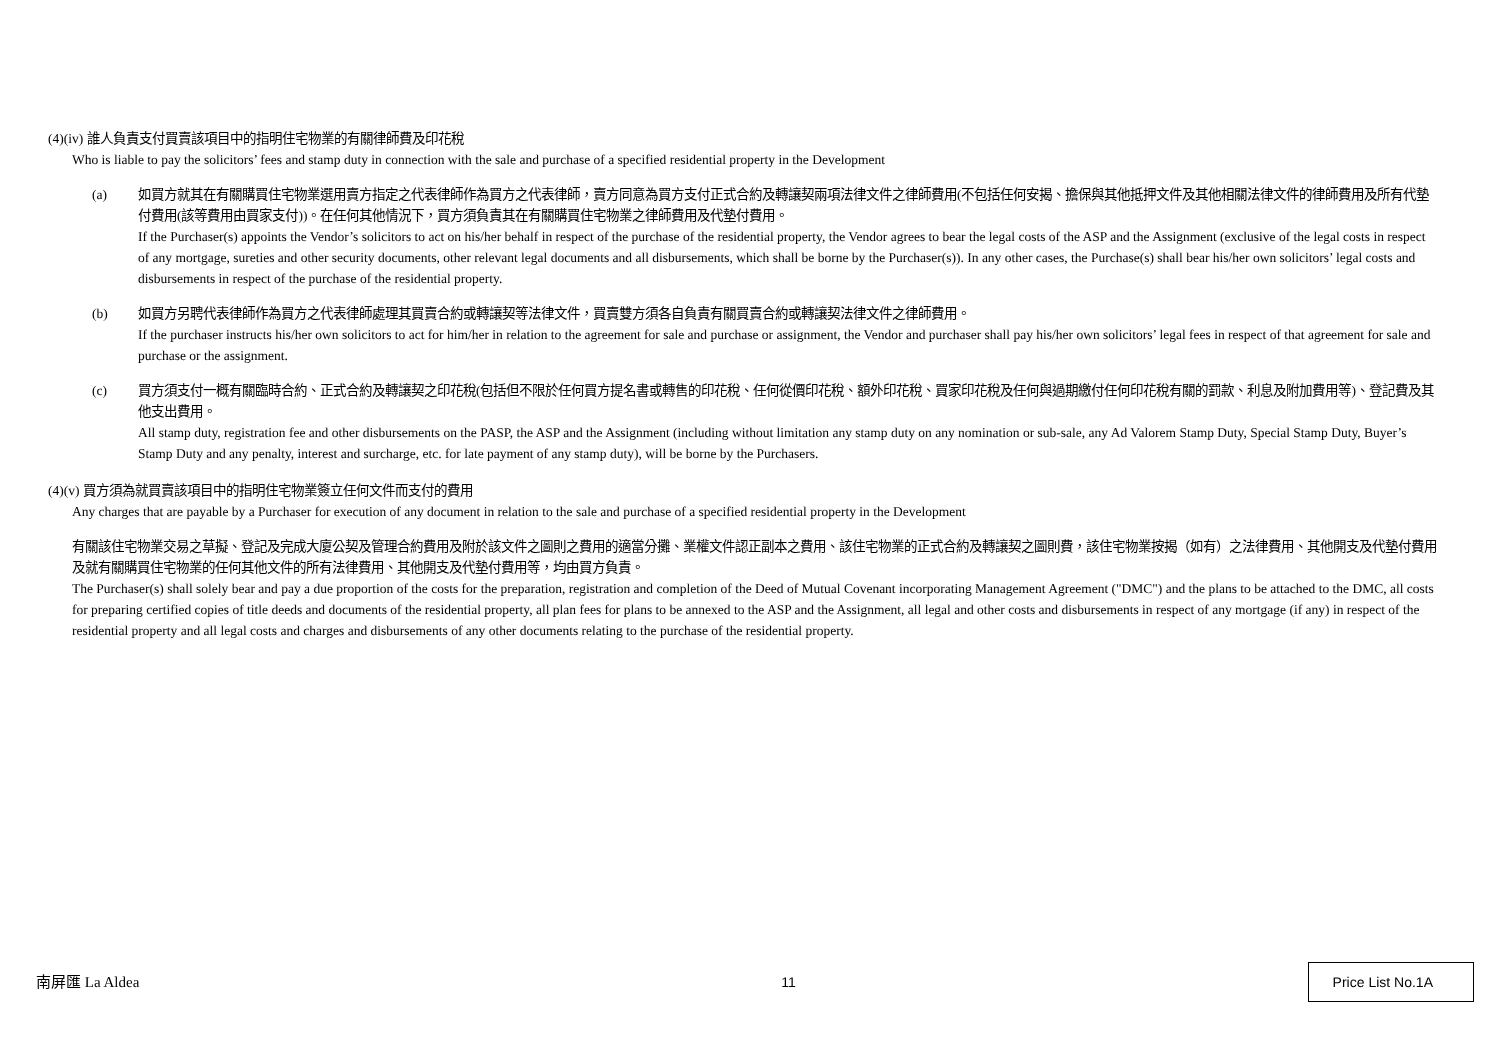(4)(iv) 誰人負責支付買賣該項目中的指明住宅物業的有關律師費及印花稅
Who is liable to pay the solicitors’ fees and stamp duty in connection with the sale and purchase of a specified residential property in the Development
(a) 如買方就其在有關購買住宅物業選用賣方指定之代表律師作為買方之代表律師，賣方同意為買方支付正式合約及轉讓契兩項法律文件之律師費用(不包括任何安揭、擔保與其他抵押文件及其他相關法律文件的律師費用及所有代墊付費用(該等費用由買家支付))。在任何其他情況下，買方須負責其在有關購買住宅物業之律師費用及代墊付費用。
If the Purchaser(s) appoints the Vendor’s solicitors to act on his/her behalf in respect of the purchase of the residential property, the Vendor agrees to bear the legal costs of the ASP and the Assignment (exclusive of the legal costs in respect of any mortgage, sureties and other security documents, other relevant legal documents and all disbursements, which shall be borne by the Purchaser(s)). In any other cases, the Purchase(s) shall bear his/her own solicitors’ legal costs and disbursements in respect of the purchase of the residential property.
(b) 如買方另聘代表律師作為買方之代表律師處理其買賣合約或轉讓契等法律文件，買賣雙方須各自負責有關買賣合約或轉讓契法律文件之律師費用。
If the purchaser instructs his/her own solicitors to act for him/her in relation to the agreement for sale and purchase or assignment, the Vendor and purchaser shall pay his/her own solicitors’ legal fees in respect of that agreement for sale and purchase or the assignment.
(c) 買方須支付一概有關臨時合約、正式合約及轉讓契之印花稅(包括但不限於任何買方提名書或轉售的印花稅、任何從價印花稅、額外印花稅、買家印花稅及任何與過期繳付任何印花稅有關的罰款、利息及附加費用等)、登記費及其他支出費用。
All stamp duty, registration fee and other disbursements on the PASP, the ASP and the Assignment (including without limitation any stamp duty on any nomination or sub-sale, any Ad Valorem Stamp Duty, Special Stamp Duty, Buyer’s Stamp Duty and any penalty, interest and surcharge, etc. for late payment of any stamp duty), will be borne by the Purchasers.
(4)(v) 買方須為就買賣該項目中的指明住宅物業簽立任何文件而支付的費用
Any charges that are payable by a Purchaser for execution of any document in relation to the sale and purchase of a specified residential property in the Development
有關該住宅物業交易之草擬、登記及完成大廈公契及管理合約費用及附於該文件之圖則之費用的適當分攤、業權文件認正副本之費用、該住宅物業的正式合約及轉讓契之圖則費，該住宅物業按揭（如有）之法律費用、其他開支及代墊付費用及就有關購買住宅物業的任何其他文件的所有法律費用、其他開支及代墊付費用等，均由買方負責。
The Purchaser(s) shall solely bear and pay a due proportion of the costs for the preparation, registration and completion of the Deed of Mutual Covenant incorporating Management Agreement ("DMC") and the plans to be attached to the DMC, all costs for preparing certified copies of title deeds and documents of the residential property, all plan fees for plans to be annexed to the ASP and the Assignment, all legal and other costs and disbursements in respect of any mortgage (if any) in respect of the residential property and all legal costs and charges and disbursements of any other documents relating to the purchase of the residential property.
南屏匯 La Aldea 11 Price List No.1A